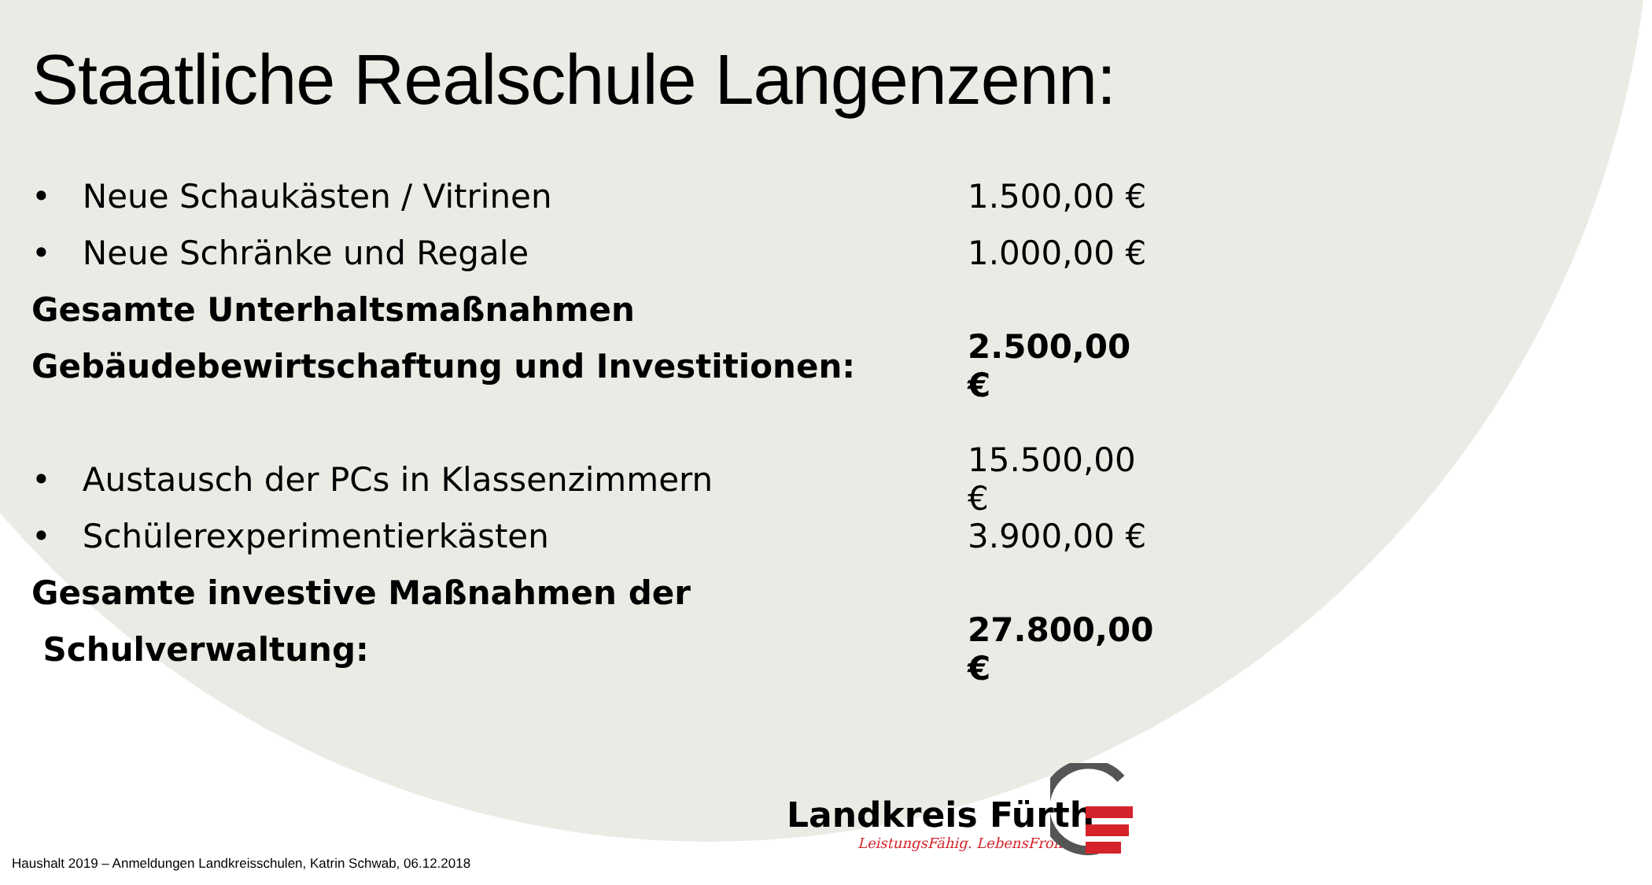Staatliche Realschule Langenzenn:
• Neue Schaukästen / Vitrinen 1.500,00 €
• Neue Schränke und Regale 1.000,00 €
Gesamte Unterhaltsmaßnahmen
Gebäudebewirtschaftung und Investitionen: 2.500,00 €
• Austausch der PCs in Klassenzimmern 15.500,00 €
• Schülerexperimentierkästen 3.900,00 €
Gesamte investive Maßnahmen der
Schulverwaltung: 27.800,00 €
Landkreis Fürth
LeistungsFähig. LebensFroh.
Haushalt 2019 – Anmeldungen Landkreisschulen, Katrin Schwab, 06.12.2018